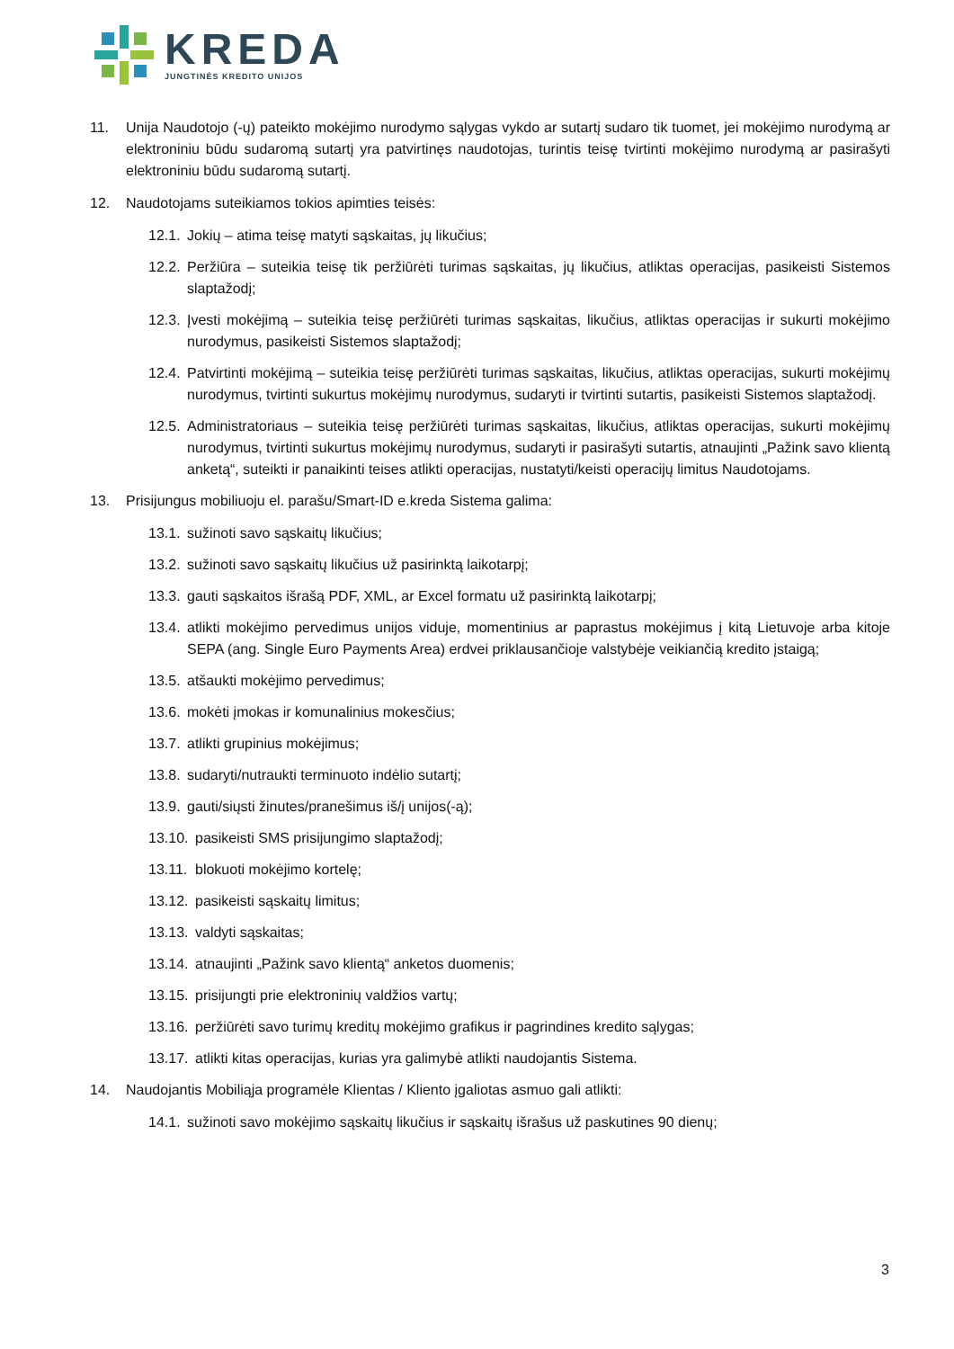KREDA
JUNGTINĖS KREDITO UNIJOS
11. Unija Naudotojo (-ų) pateikto mokėjimo nurodymo sąlygas vykdo ar sutartį sudaro tik tuomet, jei mokėjimo nurodymą ar elektroniniu būdu sudaromą sutartį yra patvirtinęs naudotojas, turintis teisę tvirtinti mokėjimo nurodymą ar pasirašyti elektroniniu būdu sudaromą sutartį.
12. Naudotojams suteikiamos tokios apimties teisės:
12.1. Jokių – atima teisę matyti sąskaitas, jų likučius;
12.2. Peržiūra – suteikia teisę tik peržiūrėti turimas sąskaitas, jų likučius, atliktas operacijas, pasikeisti Sistemos slaptažodį;
12.3. Įvesti mokėjimą – suteikia teisę peržiūrėti turimas sąskaitas, likučius, atliktas operacijas ir sukurti mokėjimo nurodymus, pasikeisti Sistemos slaptažodį;
12.4. Patvirtinti mokėjimą – suteikia teisę peržiūrėti turimas sąskaitas, likučius, atliktas operacijas, sukurti mokėjimų nurodymus, tvirtinti sukurtus mokėjimų nurodymus, sudaryti ir tvirtinti sutartis, pasikeisti Sistemos slaptažodį.
12.5. Administratoriaus – suteikia teisę peržiūrėti turimas sąskaitas, likučius, atliktas operacijas, sukurti mokėjimų nurodymus, tvirtinti sukurtus mokėjimų nurodymus, sudaryti ir pasirašyti sutartis, atnaujinti „Pažink savo klientą anketą“, suteikti ir panaikinti teises atlikti operacijas, nustatyti/keisti operacijų limitus Naudotojams.
13. Prisijungus mobiliuoju el. parašu/Smart-ID e.kreda Sistema galima:
13.1. sužinoti savo sąskaitų likučius;
13.2. sužinoti savo sąskaitų likučius už pasirinktą laikotarpį;
13.3. gauti sąskaitos išrašą PDF, XML, ar Excel formatu už pasirinktą laikotarpį;
13.4. atlikti mokėjimo pervedimus unijos viduje, momentinius ar paprastus mokėjimus į kitą Lietuvoje arba kitoje SEPA (ang. Single Euro Payments Area) erdvei priklausančioje valstybėje veikiančią kredito įstaigą;
13.5. atšaukti mokėjimo pervedimus;
13.6. mokėti įmokas ir komunalinius mokesčius;
13.7. atlikti grupinius mokėjimus;
13.8. sudaryti/nutraukti terminuoto indėlio sutartį;
13.9. gauti/siųsti žinutes/pranešimus iš/į unijos(-ą);
13.10. pasikeisti SMS prisijungimo slaptažodį;
13.11. blokuoti mokėjimo kortelę;
13.12. pasikeisti sąskaitų limitus;
13.13. valdyti sąskaitas;
13.14. atnaujinti „Pažink savo klientą“ anketos duomenis;
13.15. prisijungti prie elektroninių valdžios vartų;
13.16. peržiūrėti savo turimų kreditų mokėjimo grafikus ir pagrindines kredito sąlygas;
13.17. atlikti kitas operacijas, kurias yra galimybė atlikti naudojantis Sistema.
14. Naudojantis Mobiliąja programėle Klientas / Kliento įgaliotas asmuo gali atlikti:
14.1. sužinoti savo mokėjimo sąskaitų likučius ir sąskaitų išrašus už paskutines 90 dienų;
3